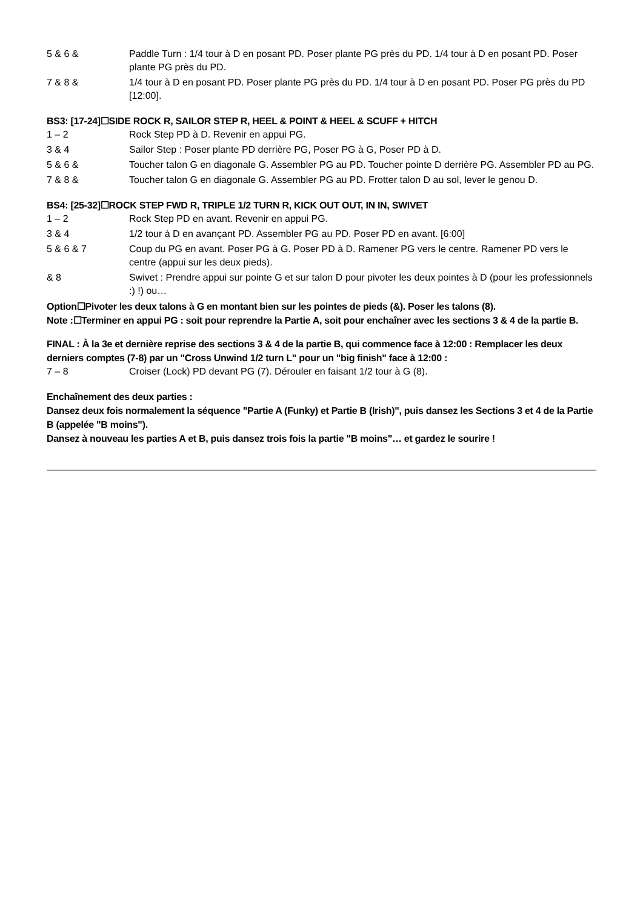5 & 6 & Paddle Turn : 1/4 tour à D en posant PD. Poser plante PG près du PD. 1/4 tour à D en posant PD. Poser plante PG près du PD.
7 & 8 & 1/4 tour à D en posant PD. Poser plante PG près du PD. 1/4 tour à D en posant PD. Poser PG près du PD [12:00].
BS3: [17-24]☐SIDE ROCK R, SAILOR STEP R, HEEL & POINT & HEEL & SCUFF + HITCH
1 – 2 Rock Step PD à D. Revenir en appui PG.
3 & 4 Sailor Step : Poser plante PD derrière PG, Poser PG à G, Poser PD à D.
5 & 6 & Toucher talon G en diagonale G. Assembler PG au PD. Toucher pointe D derrière PG. Assembler PD au PG.
7 & 8 & Toucher talon G en diagonale G. Assembler PG au PD. Frotter talon D au sol, lever le genou D.
BS4: [25-32]☐ROCK STEP FWD R, TRIPLE 1/2 TURN R, KICK OUT OUT, IN IN, SWIVET
1 – 2 Rock Step PD en avant. Revenir en appui PG.
3 & 4 1/2 tour à D en avançant PD. Assembler PG au PD. Poser PD en avant. [6:00]
5 & 6 & 7 Coup du PG en avant. Poser PG à G. Poser PD à D. Ramener PG vers le centre. Ramener PD vers le centre (appui sur les deux pieds).
& 8 Swivet : Prendre appui sur pointe G et sur talon D pour pivoter les deux pointes à D (pour les professionnels :) !) ou…
Option☐Pivoter les deux talons à G en montant bien sur les pointes de pieds (&). Poser les talons (8).
Note :☐Terminer en appui PG : soit pour reprendre la Partie A, soit pour enchaîner avec les sections 3 & 4 de la partie B.
FINAL : À la 3e et dernière reprise des sections 3 & 4 de la partie B, qui commence face à 12:00 : Remplacer les deux derniers comptes (7-8) par un "Cross Unwind 1/2 turn L" pour un "big finish" face à 12:00 :
7 – 8 Croiser (Lock) PD devant PG (7). Dérouler en faisant 1/2 tour à G (8).
Enchaînement des deux parties :
Dansez deux fois normalement la séquence "Partie A (Funky) et Partie B (Irish)", puis dansez les Sections 3 et 4 de la Partie B (appelée "B moins").
Dansez à nouveau les parties A et B, puis dansez trois fois la partie "B moins"… et gardez le sourire !